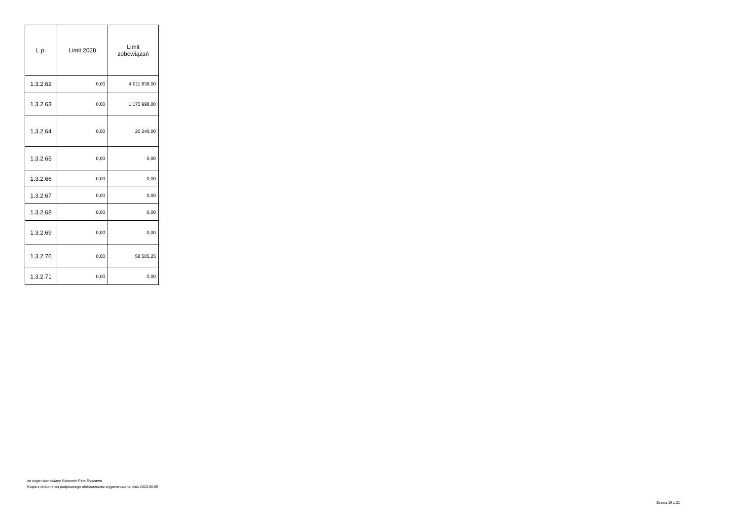| L.p. | Limit 2028 | Limit zobowiązań |
| --- | --- | --- |
| 1.3.2.62 | 0,00 | 4 011 838,00 |
| 1.3.2.63 | 0,00 | 1 175 998,00 |
| 1.3.2.64 | 0,00 | 20 240,00 |
| 1.3.2.65 | 0,00 | 0,00 |
| 1.3.2.66 | 0,00 | 0,00 |
| 1.3.2.67 | 0,00 | 0,00 |
| 1.3.2.68 | 0,00 | 0,00 |
| 1.3.2.69 | 0,00 | 0,00 |
| 1.3.2.70 | 0,00 | 58 505,25 |
| 1.3.2.71 | 0,00 | 0,00 |
za organ stanowiący Sławomir Piotr Ryszawa
Kopia z dokumentu podpisanego elektronicznie wygenerowana dnia 2023.06.05
Strona 19 z 21